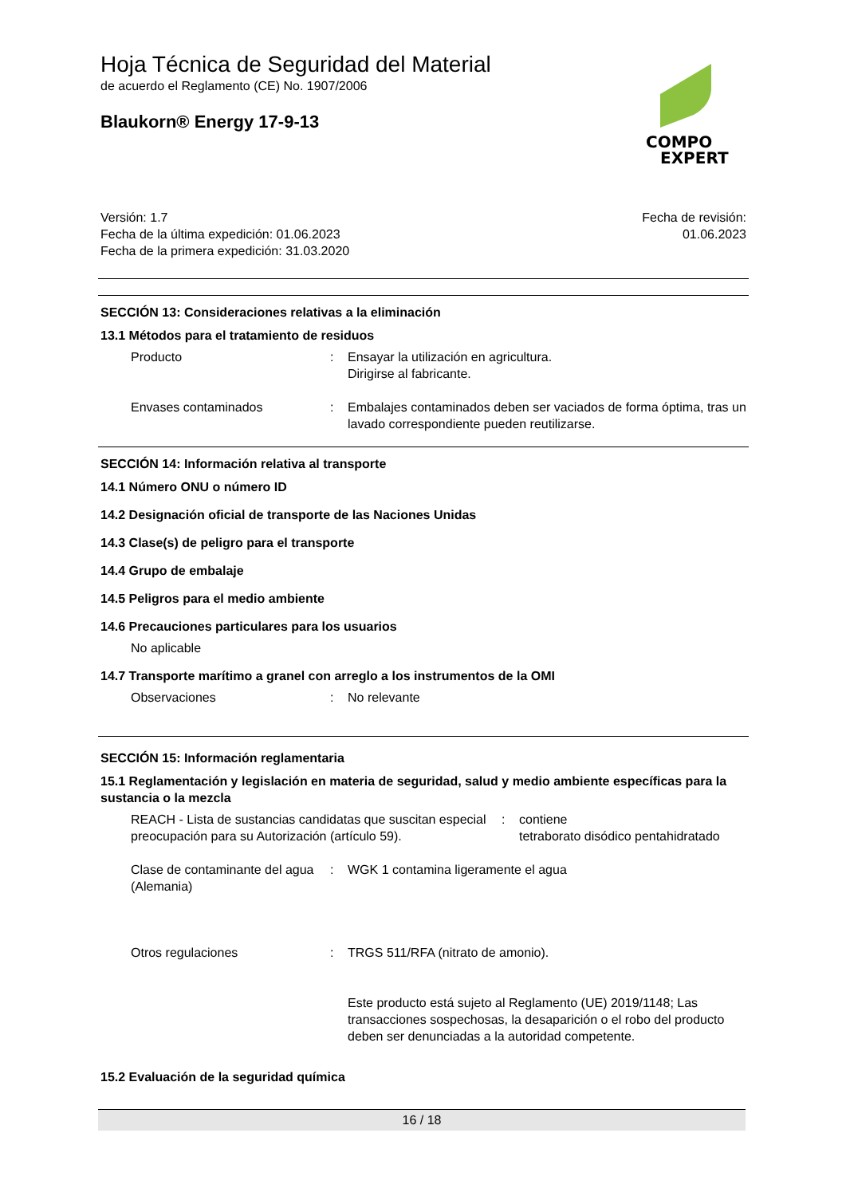Hoja Técnica de Seguridad del Material
de acuerdo el Reglamento (CE) No. 1907/2006
Blaukorn® Energy 17-9-13
COMPO
EXPERT
Versión: 1.7
Fecha de la última expedición: 01.06.2023
Fecha de la primera expedición: 31.03.2020
Fecha de revisión:
01.06.2023
SECCIÓN 13: Consideraciones relativas a la eliminación
13.1 Métodos para el tratamiento de residuos
Producto : Ensayar la utilización en agricultura.
Dirigirse al fabricante.
Envases contaminados : Embalajes contaminados deben ser vaciados de forma óptima, tras un lavado correspondiente pueden reutilizarse.
SECCIÓN 14: Información relativa al transporte
14.1 Número ONU o número ID
14.2 Designación oficial de transporte de las Naciones Unidas
14.3 Clase(s) de peligro para el transporte
14.4 Grupo de embalaje
14.5 Peligros para el medio ambiente
14.6 Precauciones particulares para los usuarios
No aplicable
14.7 Transporte marítimo a granel con arreglo a los instrumentos de la OMI
Observaciones : No relevante
SECCIÓN 15: Información reglamentaria
15.1 Reglamentación y legislación en materia de seguridad, salud y medio ambiente específicas para la sustancia o la mezcla
REACH - Lista de sustancias candidatas que suscitan especial preocupación para su Autorización (artículo 59).
: contiene
tetraborato disódico pentahidratado
Clase de contaminante del agua (Alemania)
: WGK 1 contamina ligeramente el agua
Otros regulaciones : TRGS 511/RFA (nitrato de amonio).
Este producto está sujeto al Reglamento (UE) 2019/1148; Las transacciones sospechosas, la desaparición o el robo del producto deben ser denunciadas a la autoridad competente.
15.2 Evaluación de la seguridad química
16 / 18